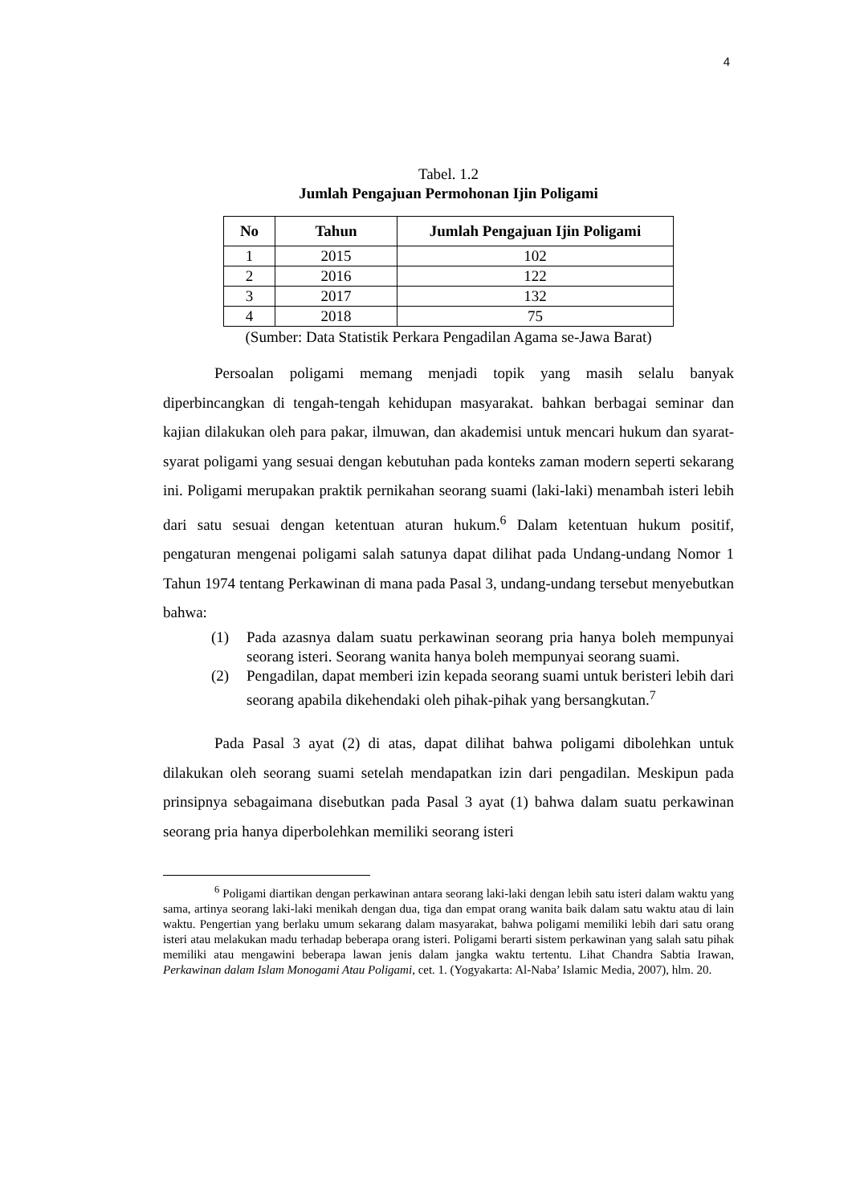4
Tabel. 1.2
Jumlah Pengajuan Permohonan Ijin Poligami
| No | Tahun | Jumlah Pengajuan Ijin Poligami |
| --- | --- | --- |
| 1 | 2015 | 102 |
| 2 | 2016 | 122 |
| 3 | 2017 | 132 |
| 4 | 2018 | 75 |
(Sumber: Data Statistik Perkara Pengadilan Agama se-Jawa Barat)
Persoalan poligami memang menjadi topik yang masih selalu banyak diperbincangkan di tengah-tengah kehidupan masyarakat. bahkan berbagai seminar dan kajian dilakukan oleh para pakar, ilmuwan, dan akademisi untuk mencari hukum dan syarat-syarat poligami yang sesuai dengan kebutuhan pada konteks zaman modern seperti sekarang ini. Poligami merupakan praktik pernikahan seorang suami (laki-laki) menambah isteri lebih dari satu sesuai dengan ketentuan aturan hukum.<sup>6</sup> Dalam ketentuan hukum positif, pengaturan mengenai poligami salah satunya dapat dilihat pada Undang-undang Nomor 1 Tahun 1974 tentang Perkawinan di mana pada Pasal 3, undang-undang tersebut menyebutkan bahwa:
(1) Pada azasnya dalam suatu perkawinan seorang pria hanya boleh mempunyai seorang isteri. Seorang wanita hanya boleh mempunyai seorang suami.
(2) Pengadilan, dapat memberi izin kepada seorang suami untuk beristeri lebih dari seorang apabila dikehendaki oleh pihak-pihak yang bersangkutan.<sup>7</sup>
Pada Pasal 3 ayat (2) di atas, dapat dilihat bahwa poligami dibolehkan untuk dilakukan oleh seorang suami setelah mendapatkan izin dari pengadilan. Meskipun pada prinsipnya sebagaimana disebutkan pada Pasal 3 ayat (1) bahwa dalam suatu perkawinan seorang pria hanya diperbolehkan memiliki seorang isteri
<sup>6</sup> Poligami diartikan dengan perkawinan antara seorang laki-laki dengan lebih satu isteri dalam waktu yang sama, artinya seorang laki-laki menikah dengan dua, tiga dan empat orang wanita baik dalam satu waktu atau di lain waktu. Pengertian yang berlaku umum sekarang dalam masyarakat, bahwa poligami memiliki lebih dari satu orang isteri atau melakukan madu terhadap beberapa orang isteri. Poligami berarti sistem perkawinan yang salah satu pihak memiliki atau mengawini beberapa lawan jenis dalam jangka waktu tertentu. Lihat Chandra Sabtia Irawan, Perkawinan dalam Islam Monogami Atau Poligami, cet. 1. (Yogyakarta: Al-Naba’ Islamic Media, 2007), hlm. 20.